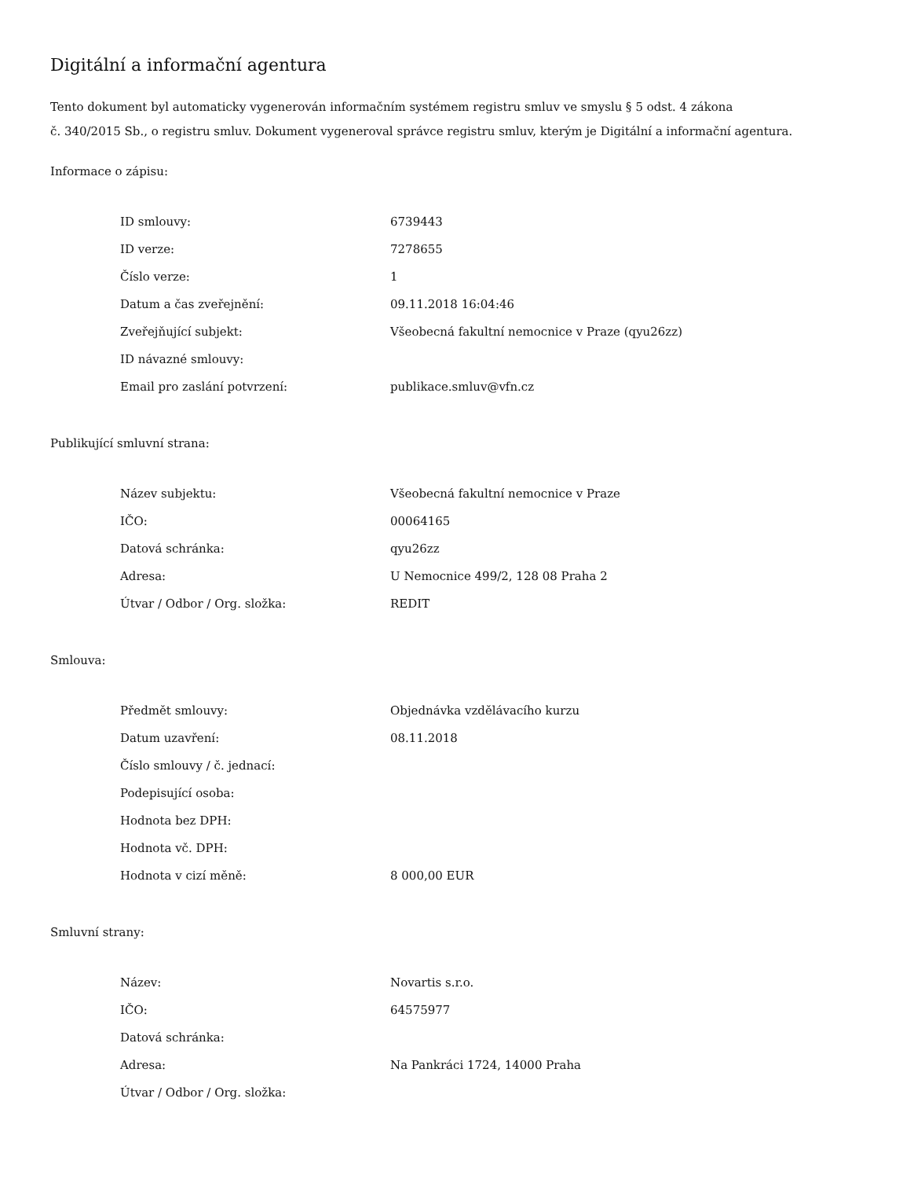Digitální a informační agentura
Tento dokument byl automaticky vygenerován informačním systémem registru smluv ve smyslu § 5 odst. 4 zákona
č. 340/2015 Sb., o registru smluv. Dokument vygeneroval správce registru smluv, kterým je Digitální a informační agentura.
Informace o zápisu:
| ID smlouvy: | 6739443 |
| ID verze: | 7278655 |
| Číslo verze: | 1 |
| Datum a čas zveřejnění: | 09.11.2018 16:04:46 |
| Zveřejňující subjekt: | Všeobecná fakultní nemocnice v Praze (qyu26zz) |
| ID návazné smlouvy: | |
| Email pro zaslání potvrzení: | publikace.smluv@vfn.cz |
Publikující smluvní strana:
| Název subjektu: | Všeobecná fakultní nemocnice v Praze |
| IČO: | 00064165 |
| Datová schránka: | qyu26zz |
| Adresa: | U Nemocnice 499/2, 128 08 Praha 2 |
| Útvar / Odbor / Org. složka: | REDIT |
Smlouva:
| Předmět smlouvy: | Objednávka vzdělávacího kurzu |
| Datum uzavření: | 08.11.2018 |
| Číslo smlouvy / č. jednací: | |
| Podepisující osoba: | |
| Hodnota bez DPH: | |
| Hodnota vč. DPH: | |
| Hodnota v cizí měně: | 8 000,00 EUR |
Smluvní strany:
| Název: | Novartis s.r.o. |
| IČO: | 64575977 |
| Datová schránka: | |
| Adresa: | Na Pankráci 1724, 14000 Praha |
| Útvar / Odbor / Org. složka: | |